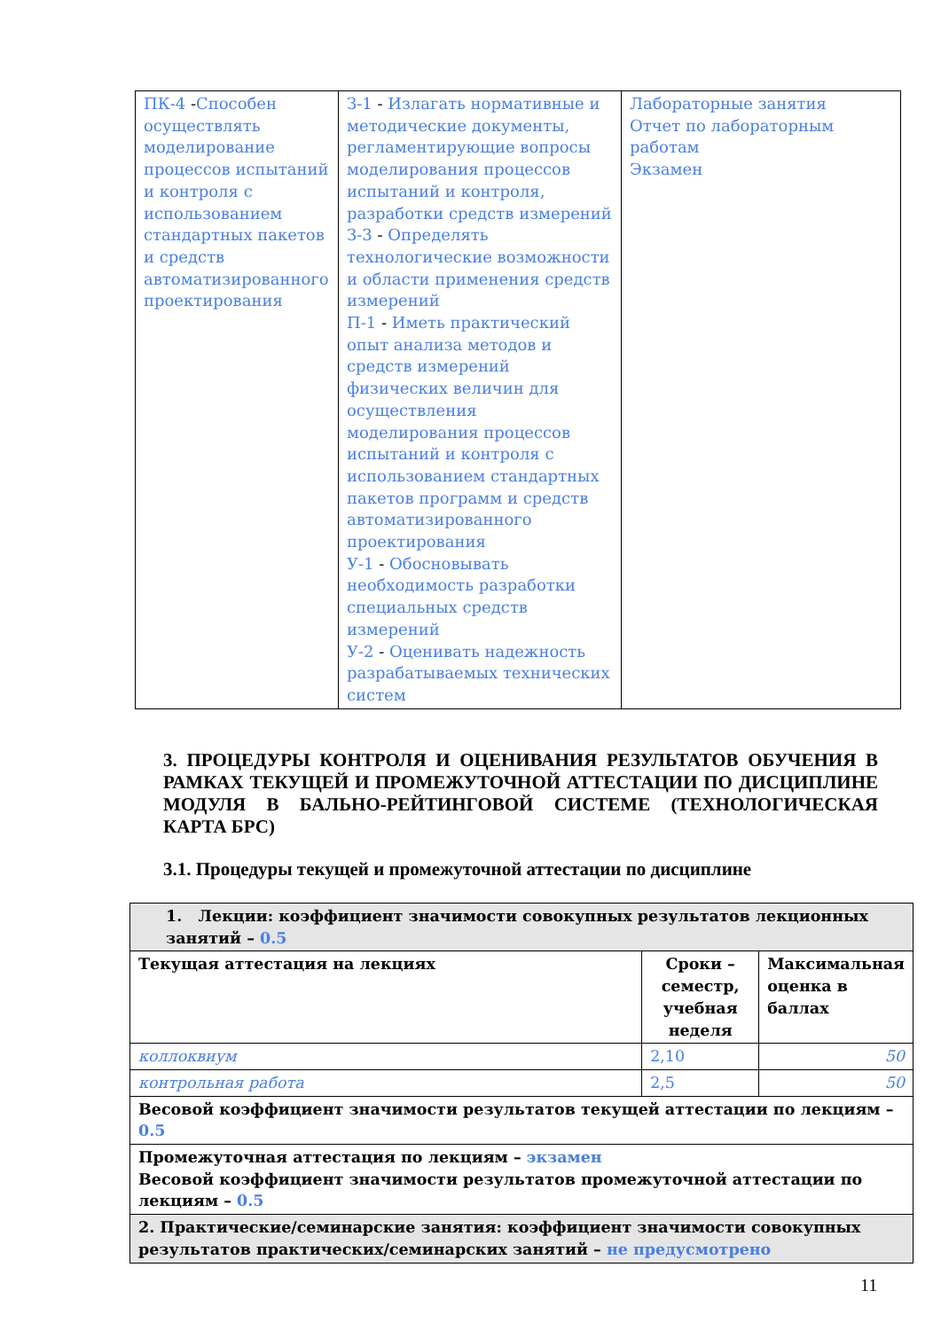| ПК-4 - Способен осуществлять моделирование процессов испытаний и контроля с использованием стандартных пакетов и средств автоматизированного проектирования | З-1 - Излагать нормативные и методические документы, регламентирующие вопросы моделирования процессов испытаний и контроля, разработки средств измерений З-3 - Определять технологические возможности и области применения средств измерений П-1 - Иметь практический опыт анализа методов и средств измерений физических величин для осуществления моделирования процессов испытаний и контроля с использованием стандартных пакетов программ и средств автоматизированного проектирования У-1 - Обосновывать необходимость разработки специальных средств измерений У-2 - Оценивать надежность разрабатываемых технических систем | Лабораторные занятия Отчет по лабораторным работам Экзамен |
3. ПРОЦЕДУРЫ КОНТРОЛЯ И ОЦЕНИВАНИЯ РЕЗУЛЬТАТОВ ОБУЧЕНИЯ В РАМКАХ ТЕКУЩЕЙ И ПРОМЕЖУТОЧНОЙ АТТЕСТАЦИИ ПО ДИСЦИПЛИНЕ МОДУЛЯ В БАЛЬНО-РЕЙТИНГОВОЙ СИСТЕМЕ (ТЕХНОЛОГИЧЕСКАЯ КАРТА БРС)
3.1. Процедуры текущей и промежуточной аттестации по дисциплине
| 1. Лекции: коэффициент значимости совокупных результатов лекционных занятий – 0.5 | | |
| Текущая аттестация на лекциях | Сроки – семестр, учебная неделя | Максимальная оценка в баллах |
| коллоквиум | 2,10 | 50 |
| контрольная работа | 2,5 | 50 |
| Весовой коэффициент значимости результатов текущей аттестации по лекциям – 0.5 | | |
| Промежуточная аттестация по лекциям – экзамен Весовой коэффициент значимости результатов промежуточной аттестации по лекциям – 0.5 | | |
| 2. Практические/семинарские занятия: коэффициент значимости совокупных результатов практических/семинарских занятий – не предусмотрено | | |
11